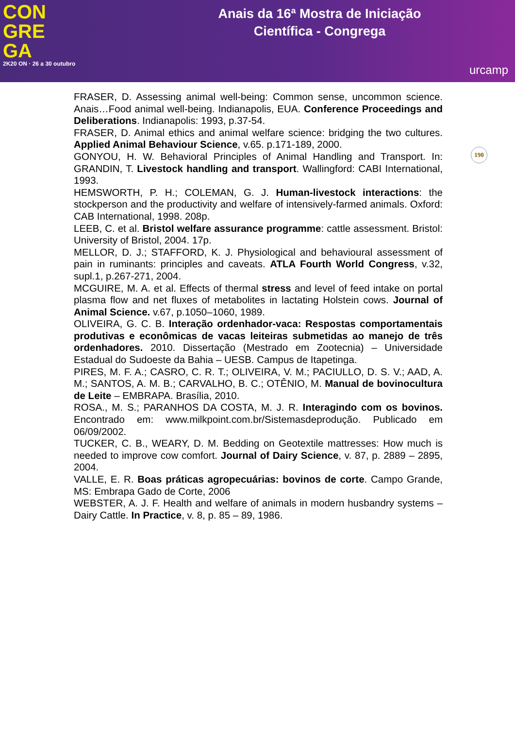CON
GRE
GA
2K20 ON · 26 a 30 outubro
Anais da 16ª Mostra de Iniciação
Científica - Congrega
urcamp
190
FRASER, D. Assessing animal well-being: Common sense, uncommon science. Anais…Food animal well-being. Indianapolis, EUA. Conference Proceedings and Deliberations. Indianapolis: 1993, p.37-54.
FRASER, D. Animal ethics and animal welfare science: bridging the two cultures. Applied Animal Behaviour Science, v.65. p.171-189, 2000.
GONYOU, H. W. Behavioral Principles of Animal Handling and Transport. In: GRANDIN, T. Livestock handling and transport. Wallingford: CABI International, 1993.
HEMSWORTH, P. H.; COLEMAN, G. J. Human-livestock interactions: the stockperson and the productivity and welfare of intensively-farmed animals. Oxford: CAB International, 1998. 208p.
LEEB, C. et al. Bristol welfare assurance programme: cattle assessment. Bristol: University of Bristol, 2004. 17p.
MELLOR, D. J.; STAFFORD, K. J. Physiological and behavioural assessment of pain in ruminants: principles and caveats. ATLA Fourth World Congress, v.32, supl.1, p.267-271, 2004.
MCGUIRE, M. A. et al. Effects of thermal stress and level of feed intake on portal plasma flow and net fluxes of metabolites in lactating Holstein cows. Journal of Animal Science. v.67, p.1050–1060, 1989.
OLIVEIRA, G. C. B. Interação ordenhador-vaca: Respostas comportamentais produtivas e econômicas de vacas leiteiras submetidas ao manejo de três ordenhadores. 2010. Dissertação (Mestrado em Zootecnia) – Universidade Estadual do Sudoeste da Bahia – UESB. Campus de Itapetinga.
PIRES, M. F. A.; CASRO, C. R. T.; OLIVEIRA, V. M.; PACIULLO, D. S. V.; AAD, A. M.; SANTOS, A. M. B.; CARVALHO, B. C.; OTÊNIO, M. Manual de bovinocultura de Leite – EMBRAPA. Brasília, 2010.
ROSA., M. S.; PARANHOS DA COSTA, M. J. R. Interagindo com os bovinos. Encontrado em: www.milkpoint.com.br/Sistemasdeprodução. Publicado em 06/09/2002.
TUCKER, C. B., WEARY, D. M. Bedding on Geotextile mattresses: How much is needed to improve cow comfort. Journal of Dairy Science, v. 87, p. 2889 – 2895, 2004.
VALLE, E. R. Boas práticas agropecuárias: bovinos de corte. Campo Grande, MS: Embrapa Gado de Corte, 2006
WEBSTER, A. J. F. Health and welfare of animals in modern husbandry systems – Dairy Cattle. In Practice, v. 8, p. 85 – 89, 1986.